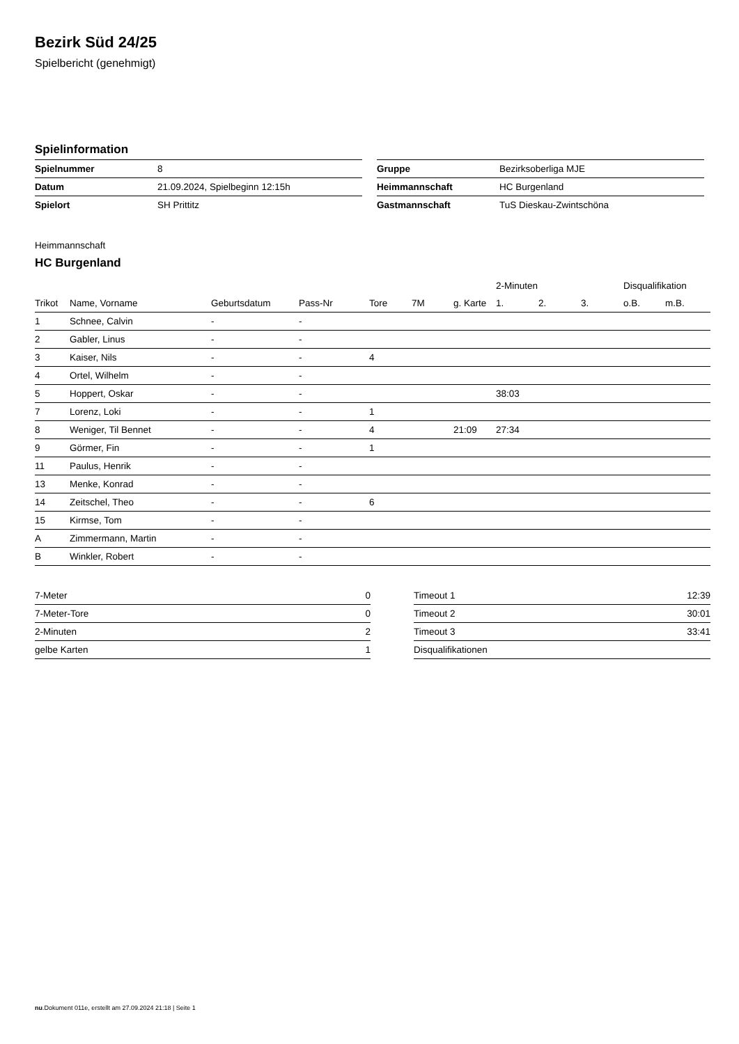Bezirk Süd 24/25
Spielbericht (genehmigt)
Spielinformation
| Spielnummer | 8 |
| Datum | 21.09.2024, Spielbeginn 12:15h |
| Spielort | SH Prittitz |
| Gruppe | Bezirksoberliga MJE |
| Heimmannschaft | HC Burgenland |
| Gastmannschaft | TuS Dieskau-Zwintschöna |
Heimmannschaft
HC Burgenland
| | | | | | | | 2-Minuten | | | Disqualifikation | |
| --- | --- | --- | --- | --- | --- | --- | --- | --- | --- | --- | --- |
| Trikot | Name, Vorname | Geburtsdatum | Pass-Nr | Tore | 7M | g. Karte | 1. | 2. | 3. | o.B. | m.B. |
| 1 | Schnee, Calvin | - | - | | | | | | | | |
| 2 | Gabler, Linus | - | - | | | | | | | | |
| 3 | Kaiser, Nils | - | - | 4 | | | | | | | |
| 4 | Ortel, Wilhelm | - | - | | | | | | | | |
| 5 | Hoppert, Oskar | - | - | | | | 38:03 | | | | |
| 7 | Lorenz, Loki | - | - | 1 | | | | | | | |
| 8 | Weniger, Til Bennet | - | - | 4 | | 21:09 | 27:34 | | | | |
| 9 | Görmer, Fin | - | - | 1 | | | | | | | |
| 11 | Paulus, Henrik | - | - | | | | | | | | |
| 13 | Menke, Konrad | - | - | | | | | | | | |
| 14 | Zeitschel, Theo | - | - | 6 | | | | | | | |
| 15 | Kirmse, Tom | - | - | | | | | | | | |
| A | Zimmermann, Martin | - | - | | | | | | | | |
| B | Winkler, Robert | - | - | | | | | | | | |
| 7-Meter | 0 |
| 7-Meter-Tore | 0 |
| 2-Minuten | 2 |
| gelbe Karten | 1 |
| Timeout 1 | 12:39 |
| Timeout 2 | 30:01 |
| Timeout 3 | 33:41 |
| Disqualifikationen | |
nu.Dokument 011e, erstellt am 27.09.2024 21:18 | Seite 1